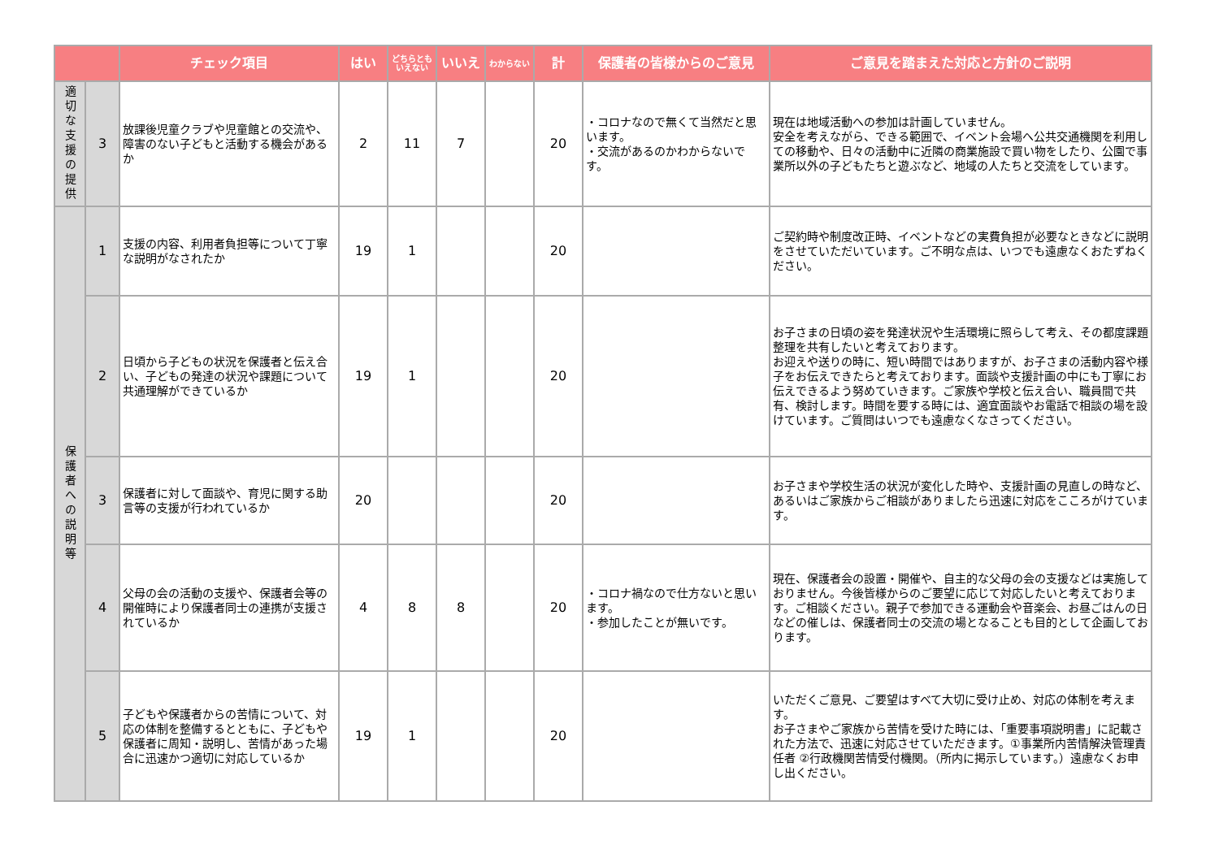| | | チェック項目 | はい | どちらとも いえない | いいえ | わからない | 計 | 保護者の皆様からのご意見 | ご意見を踏まえた対応と方針のご説明 |
| --- | --- | --- | --- | --- | --- | --- | --- | --- | --- |
| 適切な支援の提供 | 3 | 放課後児童クラブや児童館との交流や、障害のない子どもと活動する機会があるか | 2 | 11 | 7 | | 20 | ・コロナなので無くて当然だと思います。 ・交流があるのかわからないです。 | 現在は地域活動への参加は計画していません。 安全を考えながら、できる範囲で、イベント会場へ公共交通機関を利用しての移動や、日々の活動中に近隣の商業施設で買い物をしたり、公園で事業所以外の子どもたちと遊ぶなど、地域の人たちと交流をしています。 |
| 保護者への説明等 | 1 | 支援の内容、利用者負担等について丁寧な説明がなされたか | 19 | 1 | | | 20 | | ご契約時や制度改正時、イベントなどの実費負担が必要なときなどに説明をさせていただいています。ご不明な点は、いつでも遠慮なくおたずねください。 |
| | 2 | 日頃から子どもの状況を保護者と伝え合い、子どもの発達の状況や課題について共通理解ができているか | 19 | 1 | | | 20 | | お子さまの日頃の姿を発達状況や生活環境に照らして考え、その都度課題整理を共有したいと考えております。 お迎えや送りの時に、短い時間ではありますが、お子さまの活動内容や様子をお伝えできたらと考えております。面談や支援計画の中にも丁寧にお伝えできるよう努めていきます。ご家族や学校と伝え合い、職員間で共有、検討します。時間を要する時には、適宜面談やお電話で相談の場を設けています。ご質問はいつでも遠慮なくなさってください。 |
| | 3 | 保護者に対して面談や、育児に関する助言等の支援が行われているか | 20 | | | | 20 | | お子さまや学校生活の状況が変化した時や、支援計画の見直しの時など、あるいはご家族からご相談がありましたら迅速に対応をこころがけています。 |
| | 4 | 父母の会の活動の支援や、保護者会等の開催時により保護者同士の連携が支援されているか | 4 | 8 | 8 | | 20 | ・コロナ禍なので仕方ないと思います。 ・参加したことが無いです。 | 現在、保護者会の設置・開催や、自主的な父母の会の支援などは実施しておりません。今後皆様からのご要望に応じて対応したいと考えております。ご相談ください。親子で参加できる運動会や音楽会、お昼ごはんの日などの催しは、保護者同士の交流の場となることも目的として企画しております。 |
| | 5 | 子どもや保護者からの苦情について、対応の体制を整備するとともに、子どもや保護者に周知・説明し、苦情があった場合に迅速かつ適切に対応しているか | 19 | 1 | | | 20 | | いただくご意見、ご要望はすべて大切に受け止め、対応の体制を考えます。 お子さまやご家族から苦情を受けた時には、「重要事項説明書」に記載された方法で、迅速に対応させていただきます。①事業所内苦情解決管理責任者 ②行政機関苦情受付機関。（所内に掲示しています。）遠慮なくお申し出ください。 |